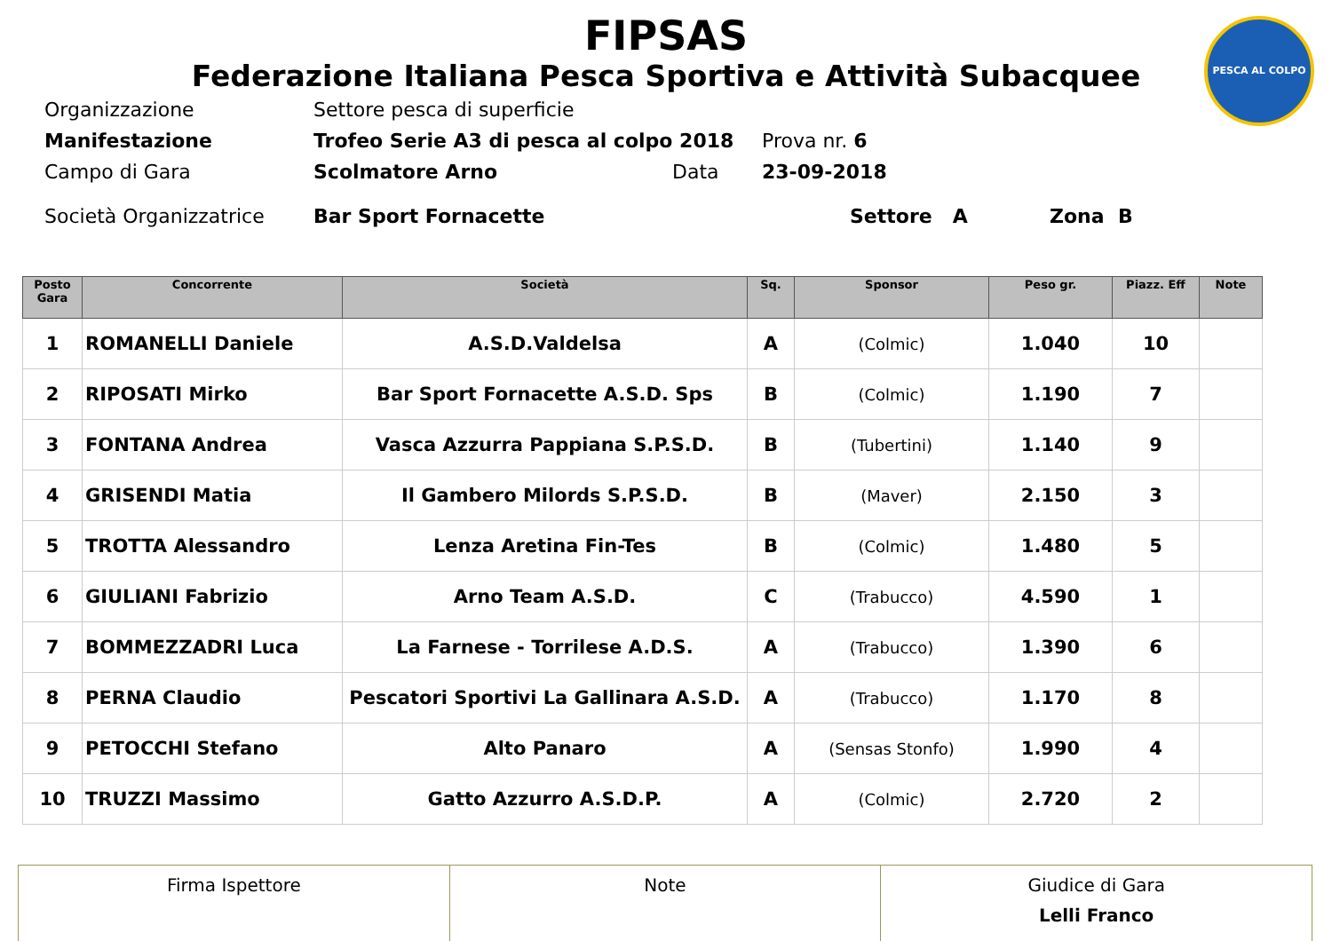PESCA AL COLPO
FIPSAS
Federazione Italiana Pesca Sportiva e Attività Subacquee
Organizzazione Settore pesca di superficie
Manifestazione Trofeo Serie A3 di pesca al colpo 2018 Prova nr. 6
Campo di Gara Scolmatore Arno Data 23-09-2018
Società Organizzatrice Bar Sport Fornacette Settore A Zona B
| Posto Gara | Concorrente | Società | Sq. | Sponsor | Peso gr. | Piazz. Eff | Note |
| --- | --- | --- | --- | --- | --- | --- | --- |
| 1 | ROMANELLI Daniele | A.S.D.Valdelsa | A | (Colmic) | 1.040 | 10 | |
| 2 | RIPOSATI Mirko | Bar Sport Fornacette A.S.D. Sps | B | (Colmic) | 1.190 | 7 | |
| 3 | FONTANA Andrea | Vasca Azzurra Pappiana S.P.S.D. | B | (Tubertini) | 1.140 | 9 | |
| 4 | GRISENDI Matia | Il Gambero Milords S.P.S.D. | B | (Maver) | 2.150 | 3 | |
| 5 | TROTTA Alessandro | Lenza Aretina Fin-Tes | B | (Colmic) | 1.480 | 5 | |
| 6 | GIULIANI Fabrizio | Arno Team A.S.D. | C | (Trabucco) | 4.590 | 1 | |
| 7 | BOMMEZZADRI Luca | La Farnese - Torrilese A.D.S. | A | (Trabucco) | 1.390 | 6 | |
| 8 | PERNA Claudio | Pescatori Sportivi La Gallinara A.S.D. | A | (Trabucco) | 1.170 | 8 | |
| 9 | PETOCCHI Stefano | Alto Panaro | A | (Sensas Stonfo) | 1.990 | 4 | |
| 10 | TRUZZI Massimo | Gatto Azzurro A.S.D.P. | A | (Colmic) | 2.720 | 2 | |
| Firma Ispettore | Note | Giudice di Gara Lelli Franco |